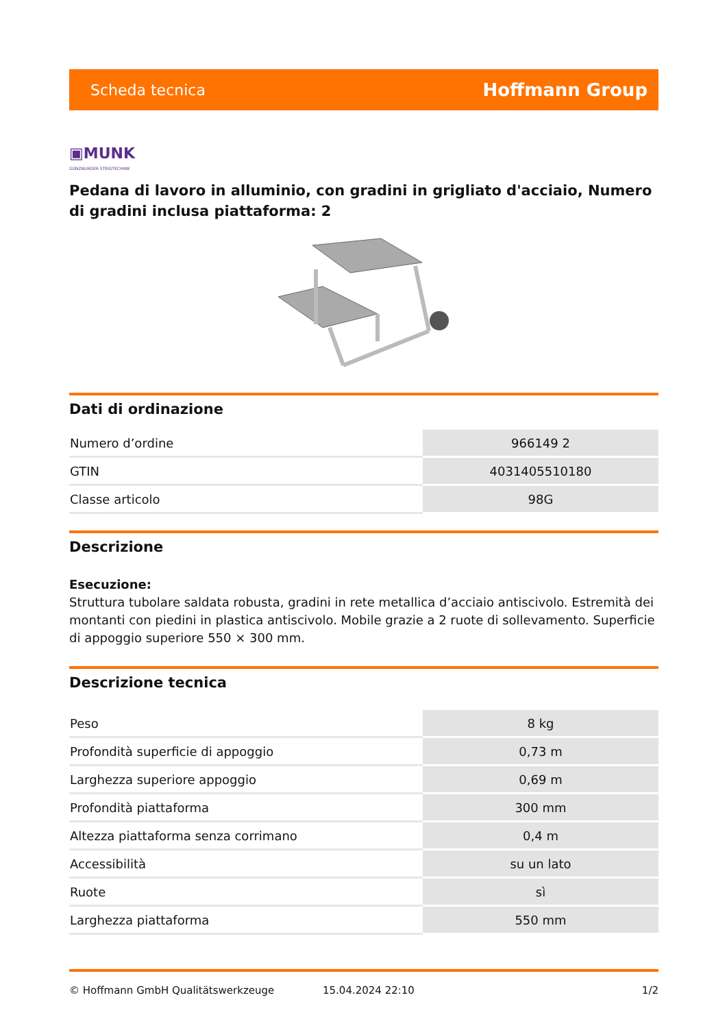Scheda tecnica Hoffmann Group
▣MUNK
GÜNZBURGER STEIGTECHNIK
Pedana di lavoro in alluminio, con gradini in grigliato d'acciaio, Numero di gradini inclusa piattaforma: 2
Dati di ordinazione
| Numero d’ordine | 966149 2 |
| GTIN | 4031405510180 |
| Classe articolo | 98G |
Descrizione
Esecuzione:
Struttura tubolare saldata robusta, gradini in rete metallica d’acciaio antiscivolo. Estremità dei montanti con piedini in plastica antiscivolo. Mobile grazie a 2 ruote di sollevamento. Superficie di appoggio superiore 550 × 300 mm.
Descrizione tecnica
| Peso | 8 kg |
| Profondità superficie di appoggio | 0,73 m |
| Larghezza superiore appoggio | 0,69 m |
| Profondità piattaforma | 300 mm |
| Altezza piattaforma senza corrimano | 0,4 m |
| Accessibilità | su un lato |
| Ruote | sì |
| Larghezza piattaforma | 550 mm |
© Hoffmann GmbH Qualitätswerkzeuge 15.04.2024 22:10 1/2